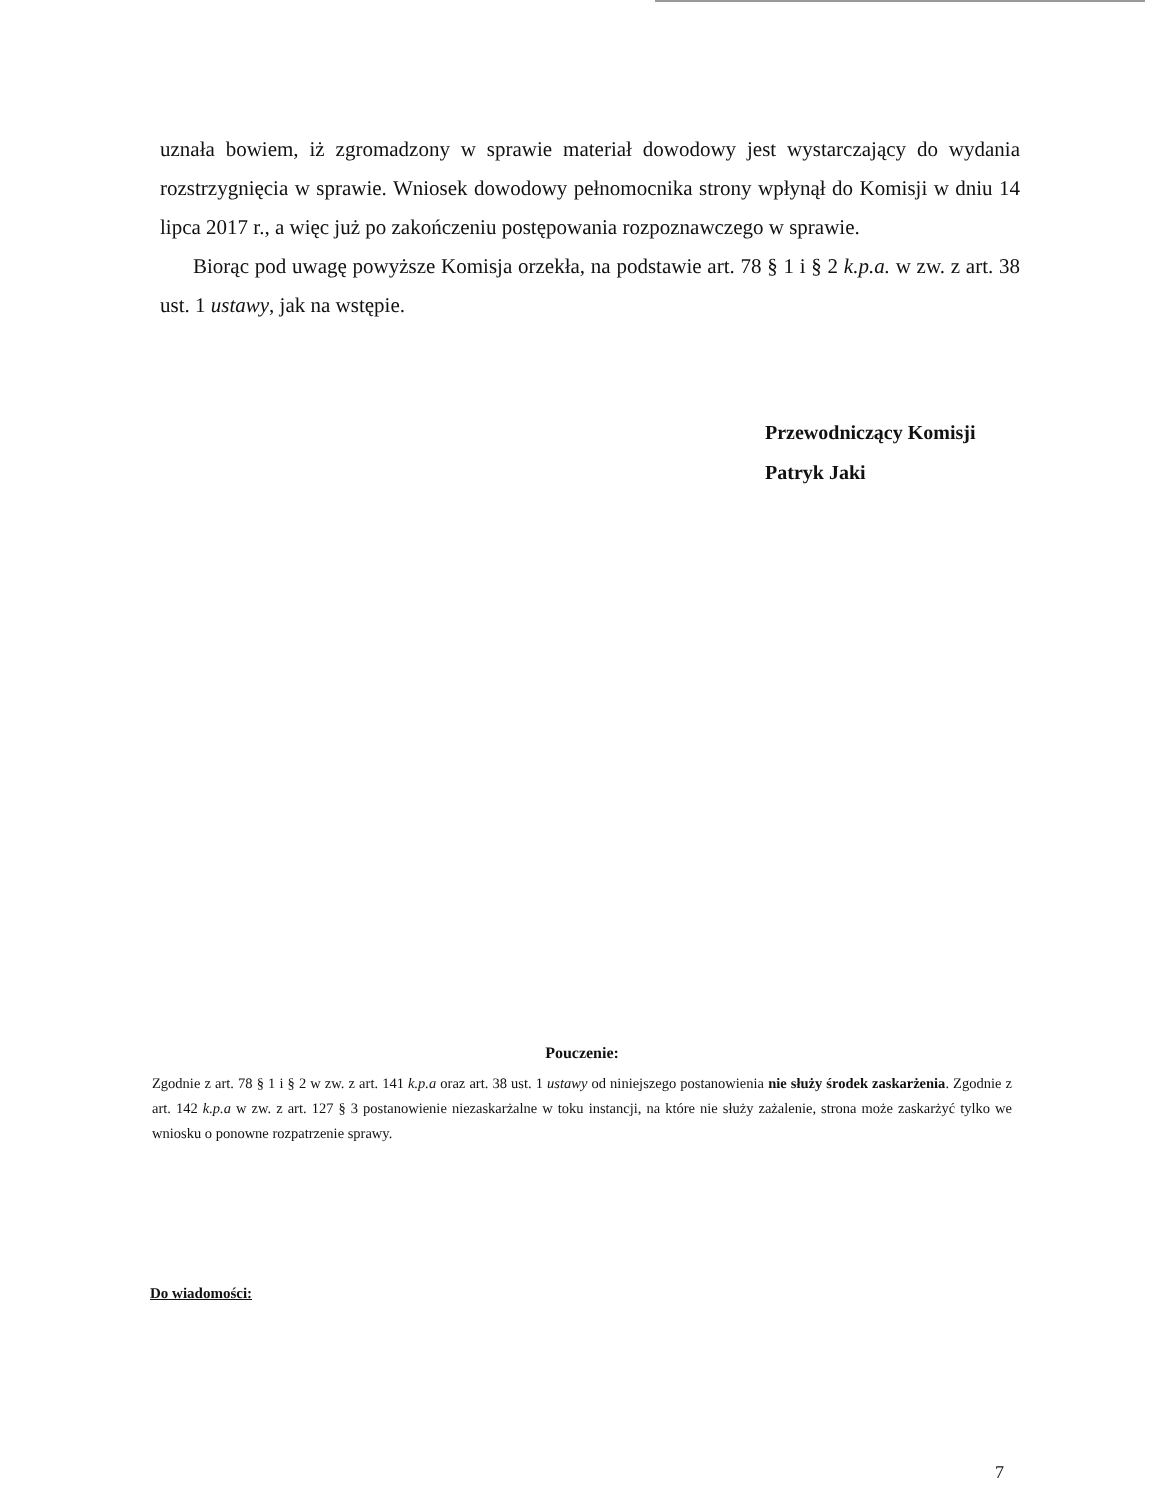uznała bowiem, iż zgromadzony w sprawie materiał dowodowy jest wystarczający do wydania rozstrzygnięcia w sprawie. Wniosek dowodowy pełnomocnika strony wpłynął do Komisji w dniu 14 lipca 2017 r., a więc już po zakończeniu postępowania rozpoznawczego w sprawie.
Biorąc pod uwagę powyższe Komisja orzekła, na podstawie art. 78 § 1 i § 2 k.p.a. w zw. z art. 38 ust. 1 ustawy, jak na wstępie.
Przewodniczący Komisji
Patryk Jaki
Pouczenie:
Zgodnie z art. 78 § 1 i § 2 w zw. z art. 141 k.p.a oraz art. 38 ust. 1 ustawy od niniejszego postanowienia nie służy środek zaskarżenia. Zgodnie z art. 142 k.p.a w zw. z art. 127 § 3 postanowienie niezaskarżalne w toku instancji, na które nie służy zażalenie, strona może zaskarżyć tylko we wniosku o ponowne rozpatrzenie sprawy.
Do wiadomości:
7